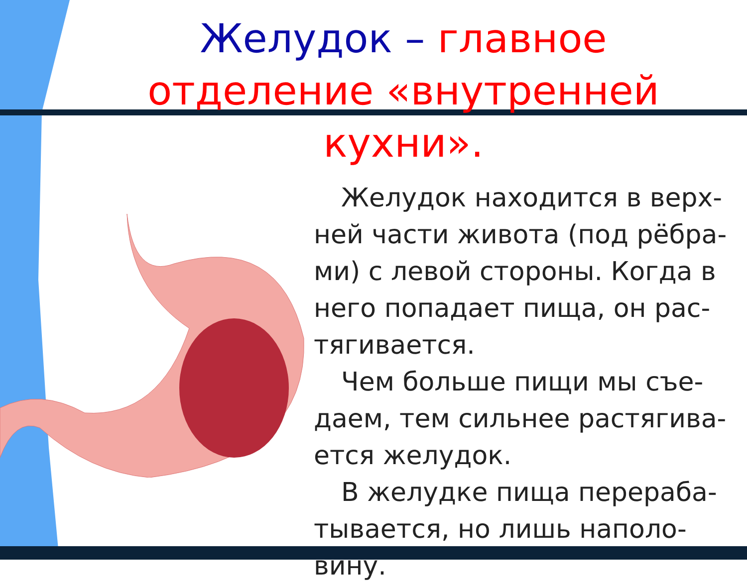Желудок – главное отделение «внутренней кухни».
Желудок находится в верх-ней части живота (под рёбра-ми) с левой стороны. Когда в него попадает пища, он рас-тягивается.
Чем больше пищи мы съе-даем, тем сильнее растягива-ется желудок.
В желудке пища перераба-тывается, но лишь наполо-вину.